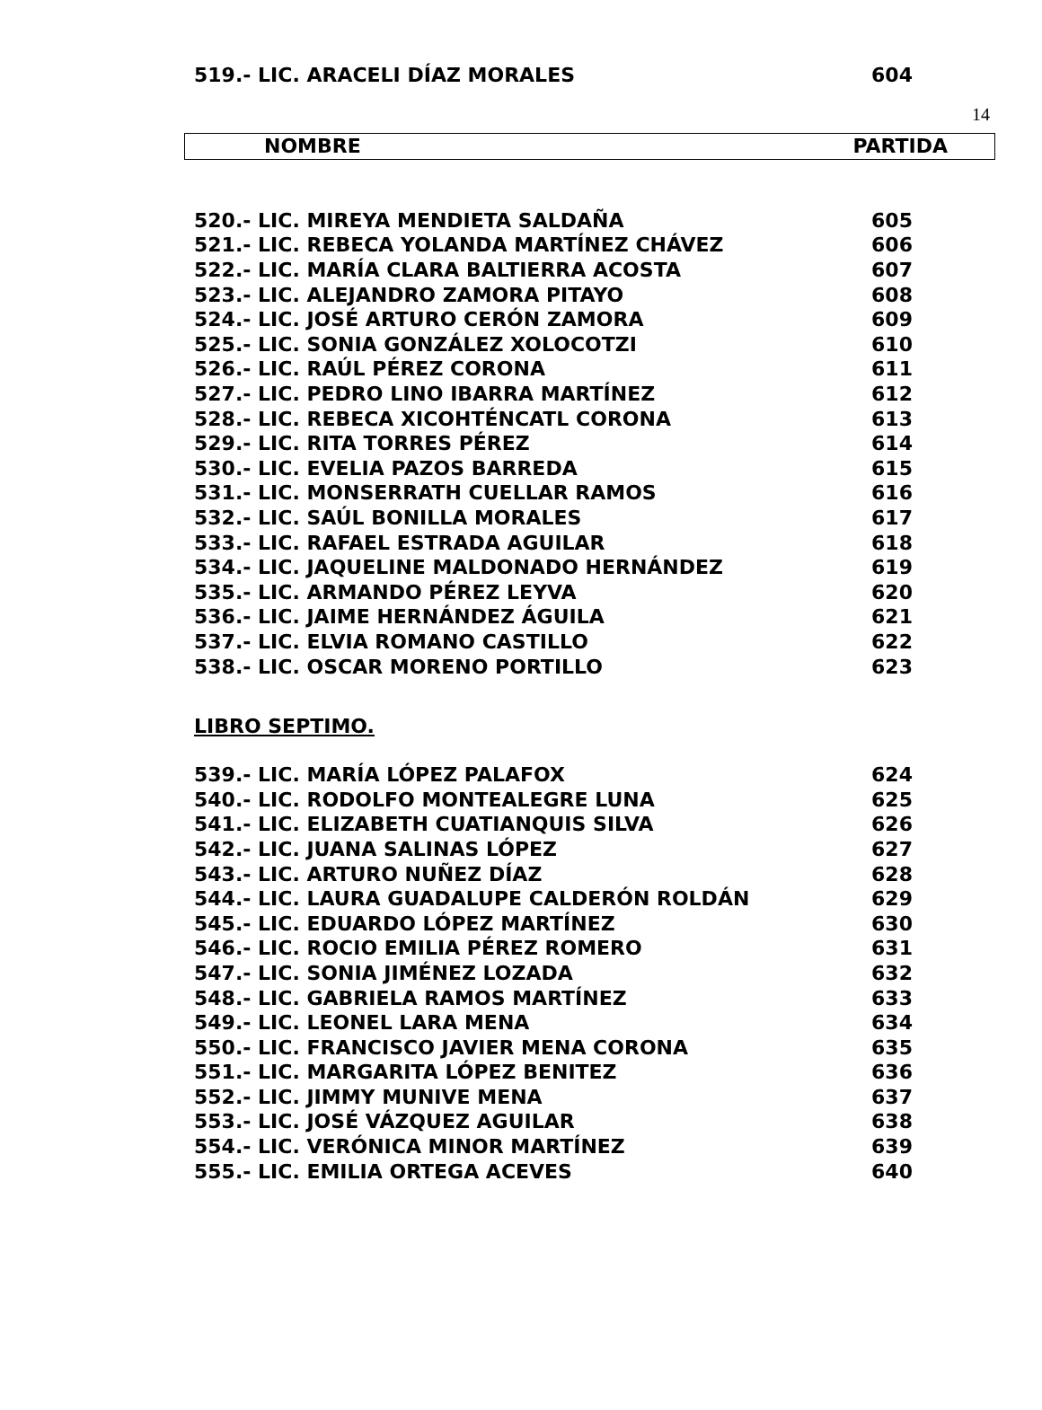14
| 519.- LIC. ARACELI DÍAZ MORALES | 604 |
NOMBRE PARTIDA
| 520.- LIC. MIREYA MENDIETA SALDAÑA | 605 |
| 521.- LIC. REBECA YOLANDA MARTÍNEZ CHÁVEZ | 606 |
| 522.- LIC. MARÍA CLARA BALTIERRA ACOSTA | 607 |
| 523.- LIC. ALEJANDRO ZAMORA PITAYO | 608 |
| 524.- LIC. JOSÉ ARTURO CERÓN ZAMORA | 609 |
| 525.- LIC. SONIA GONZÁLEZ XOLOCOTZI | 610 |
| 526.- LIC. RAÚL PÉREZ CORONA | 611 |
| 527.- LIC. PEDRO LINO IBARRA MARTÍNEZ | 612 |
| 528.- LIC. REBECA XICOHTÉNCATL CORONA | 613 |
| 529.- LIC. RITA TORRES PÉREZ | 614 |
| 530.- LIC. EVELIA PAZOS BARREDA | 615 |
| 531.- LIC. MONSERRATH CUELLAR RAMOS | 616 |
| 532.- LIC. SAÚL BONILLA MORALES | 617 |
| 533.- LIC. RAFAEL ESTRADA AGUILAR | 618 |
| 534.- LIC. JAQUELINE MALDONADO HERNÁNDEZ | 619 |
| 535.- LIC. ARMANDO PÉREZ LEYVA | 620 |
| 536.- LIC. JAIME HERNÁNDEZ ÁGUILA | 621 |
| 537.- LIC. ELVIA ROMANO CASTILLO | 622 |
| 538.- LIC. OSCAR MORENO PORTILLO | 623 |
LIBRO SEPTIMO.
| 539.- LIC. MARÍA LÓPEZ PALAFOX | 624 |
| 540.- LIC. RODOLFO MONTEALEGRE LUNA | 625 |
| 541.- LIC. ELIZABETH CUATIANQUIS SILVA | 626 |
| 542.- LIC. JUANA SALINAS LÓPEZ | 627 |
| 543.- LIC. ARTURO NUÑEZ DÍAZ | 628 |
| 544.- LIC. LAURA GUADALUPE CALDERÓN ROLDÁN | 629 |
| 545.- LIC. EDUARDO LÓPEZ MARTÍNEZ | 630 |
| 546.- LIC. ROCIO EMILIA PÉREZ ROMERO | 631 |
| 547.- LIC. SONIA JIMÉNEZ LOZADA | 632 |
| 548.- LIC. GABRIELA RAMOS MARTÍNEZ | 633 |
| 549.- LIC. LEONEL LARA MENA | 634 |
| 550.- LIC. FRANCISCO JAVIER MENA CORONA | 635 |
| 551.- LIC. MARGARITA LÓPEZ BENITEZ | 636 |
| 552.- LIC. JIMMY MUNIVE MENA | 637 |
| 553.- LIC. JOSÉ VÁZQUEZ AGUILAR | 638 |
| 554.- LIC. VERÓNICA MINOR MARTÍNEZ | 639 |
| 555.- LIC. EMILIA ORTEGA ACEVES | 640 |